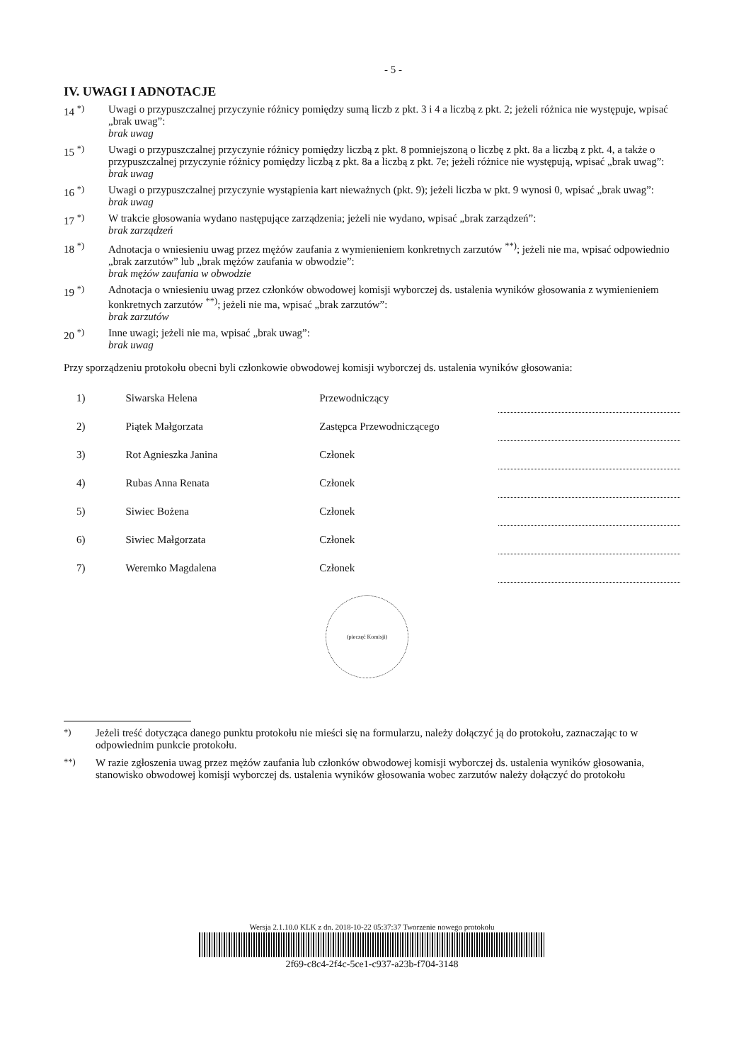- 5 -
IV. UWAGI I ADNOTACJE
14 <sup>*)</sup> Uwagi o przypuszczalnej przyczynie różnicy pomiędzy sumą liczb z pkt. 3 i 4 a liczbą z pkt. 2; jeżeli różnica nie występuje, wpisać „brak uwag”:
brak uwag
15 <sup>*)</sup> Uwagi o przypuszczalnej przyczynie różnicy pomiędzy liczbą z pkt. 8 pomniejszoną o liczbę z pkt. 8a a liczbą z pkt. 4, a także o przypuszczalnej przyczynie różnicy pomiędzy liczbą z pkt. 8a a liczbą z pkt. 7e; jeżeli różnice nie występują, wpisać „brak uwag”:
brak uwag
16 <sup>*)</sup> Uwagi o przypuszczalnej przyczynie wystąpienia kart nieważnych (pkt. 9); jeżeli liczba w pkt. 9 wynosi 0, wpisać „brak uwag”:
brak uwag
17 <sup>*)</sup> W trakcie głosowania wydano następujące zarządzenia; jeżeli nie wydano, wpisać „brak zarządzeń”:
brak zarządzeń
18 <sup>*)</sup> Adnotacja o wniesieniu uwag przez mężów zaufania z wymienieniem konkretnych zarzutów <sup>**)</sup>; jeżeli nie ma, wpisać odpowiednio „brak zarzutów” lub „brak mężów zaufania w obwodzie”:
brak mężów zaufania w obwodzie
19 <sup>*)</sup> Adnotacja o wniesieniu uwag przez członków obwodowej komisji wyborczej ds. ustalenia wyników głosowania z wymienieniem konkretnych zarzutów <sup>**)</sup>; jeżeli nie ma, wpisać „brak zarzutów”:
brak zarzutów
20 <sup>*)</sup> Inne uwagi; jeżeli nie ma, wpisać „brak uwag”:
brak uwag
Przy sporządzeniu protokołu obecni byli członkowie obwodowej komisji wyborczej ds. ustalenia wyników głosowania:
| 1) | Siwarska Helena | Przewodniczący | |
| 2) | Piątek Małgorzata | Zastępca Przewodniczącego | |
| 3) | Rot Agnieszka Janina | Członek | |
| 4) | Rubas Anna Renata | Członek | |
| 5) | Siwiec Bożena | Członek | |
| 6) | Siwiec Małgorzata | Członek | |
| 7) | Weremko Magdalena | Członek | |
(pieczęć Komisji)
<sup>*)</sup> Jeżeli treść dotycząca danego punktu protokołu nie mieści się na formularzu, należy dołączyć ją do protokołu, zaznaczając to w odpowiednim punkcie protokołu.
<sup>**)</sup> W razie zgłoszenia uwag przez mężów zaufania lub członków obwodowej komisji wyborczej ds. ustalenia wyników głosowania, stanowisko obwodowej komisji wyborczej ds. ustalenia wyników głosowania wobec zarzutów należy dołączyć do protokołu
Wersja 2.1.10.0 KLK z dn. 2018-10-22 05:37:37 Tworzenie nowego protokołu
2f69-c8c4-2f4c-5ce1-c937-a23b-f704-3148